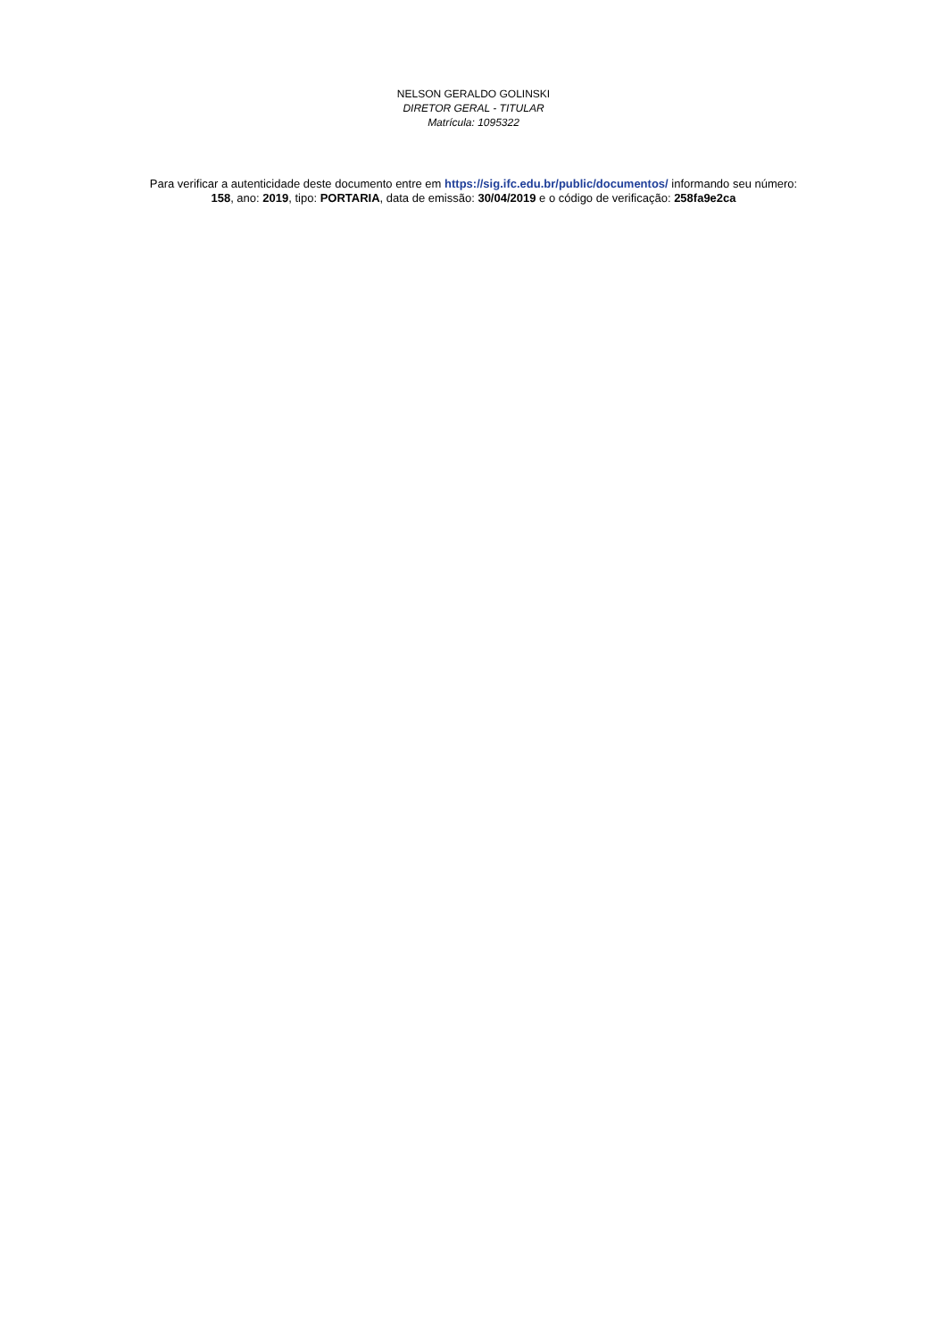NELSON GERALDO GOLINSKI
DIRETOR GERAL - TITULAR
Matrícula: 1095322
Para verificar a autenticidade deste documento entre em https://sig.ifc.edu.br/public/documentos/ informando seu número: 158, ano: 2019, tipo: PORTARIA, data de emissão: 30/04/2019 e o código de verificação: 258fa9e2ca